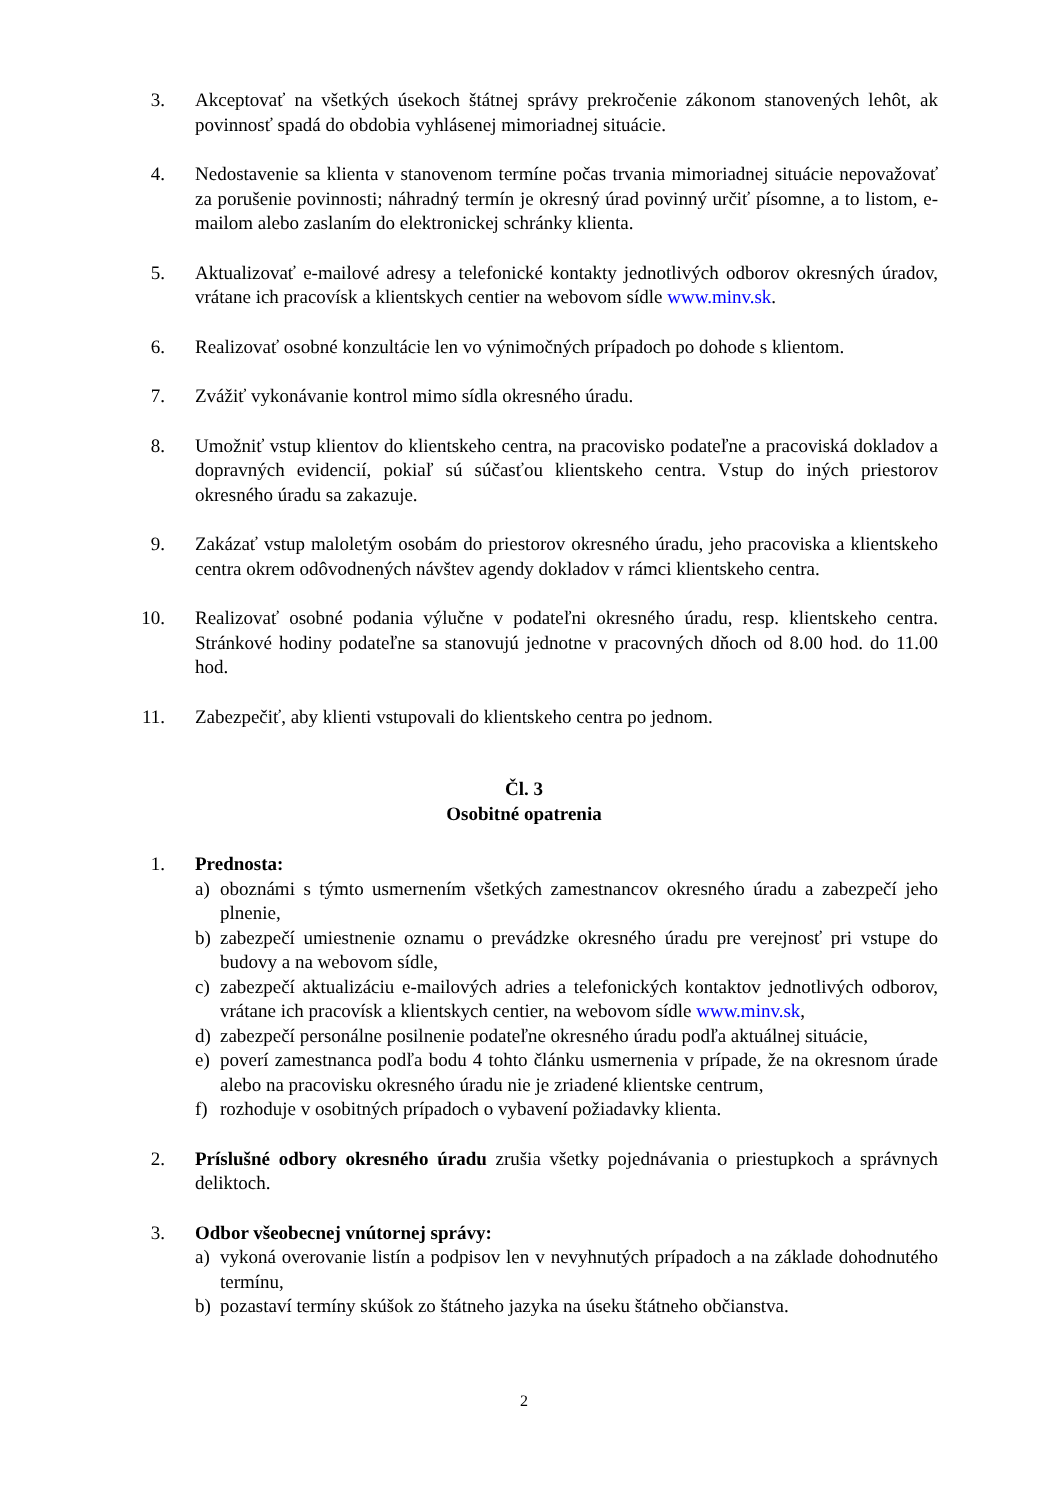3. Akceptovať na všetkých úsekoch štátnej správy prekročenie zákonom stanovených lehôt, ak povinnosť spadá do obdobia vyhlásenej mimoriadnej situácie.
4. Nedostavenie sa klienta v stanovenom termíne počas trvania mimoriadnej situácie nepovažovať za porušenie povinnosti; náhradný termín je okresný úrad povinný určiť písomne, a to listom, e-mailom alebo zaslaním do elektronickej schránky klienta.
5. Aktualizovať e-mailové adresy a telefonické kontakty jednotlivých odborov okresných úradov, vrátane ich pracovísk a klientskych centier na webovom sídle www.minv.sk.
6. Realizovať osobné konzultácie len vo výnimočných prípadoch po dohode s klientom.
7. Zvážiť vykonávanie kontrol mimo sídla okresného úradu.
8. Umožniť vstup klientov do klientskeho centra, na pracovisko podateľne a pracoviská dokladov a dopravných evidencií, pokiaľ sú súčasťou klientskeho centra. Vstup do iných priestorov okresného úradu sa zakazuje.
9. Zakázať vstup maloletým osobám do priestorov okresného úradu, jeho pracoviska a klientskeho centra okrem odôvodnených návštev agendy dokladov v rámci klientskeho centra.
10. Realizovať osobné podania výlučne v podateľni okresného úradu, resp. klientskeho centra. Stránkové hodiny podateľne sa stanovujú jednotne v pracovných dňoch od 8.00 hod. do 11.00 hod.
11. Zabezpečiť, aby klienti vstupovali do klientskeho centra po jednom.
Čl. 3
Osobitné opatrenia
1. Prednosta:
a) oboznámi s týmto usmernením všetkých zamestnancov okresného úradu a zabezpečí jeho plnenie,
b) zabezpečí umiestnenie oznamu o prevádzke okresného úradu pre verejnosť pri vstupe do budovy a na webovom sídle,
c) zabezpečí aktualizáciu e-mailových adries a telefonických kontaktov jednotlivých odborov, vrátane ich pracovísk a klientskych centier, na webovom sídle www.minv.sk,
d) zabezpečí personálne posilnenie podateľne okresného úradu podľa aktuálnej situácie,
e) poverí zamestnanca podľa bodu 4 tohto článku usmernenia v prípade, že na okresnom úrade alebo na pracovisku okresného úradu nie je zriadené klientske centrum,
f) rozhoduje v osobitných prípadoch o vybavení požiadavky klienta.
2. Príslušné odbory okresného úradu zrušia všetky pojednávania o priestupkoch a správnych deliktoch.
3. Odbor všeobecnej vnútornej správy:
a) vykoná overovanie listín a podpisov len v nevyhnutých prípadoch a na základe dohodnutého termínu,
b) pozastaví termíny skúšok zo štátneho jazyka na úseku štátneho občianstva.
2